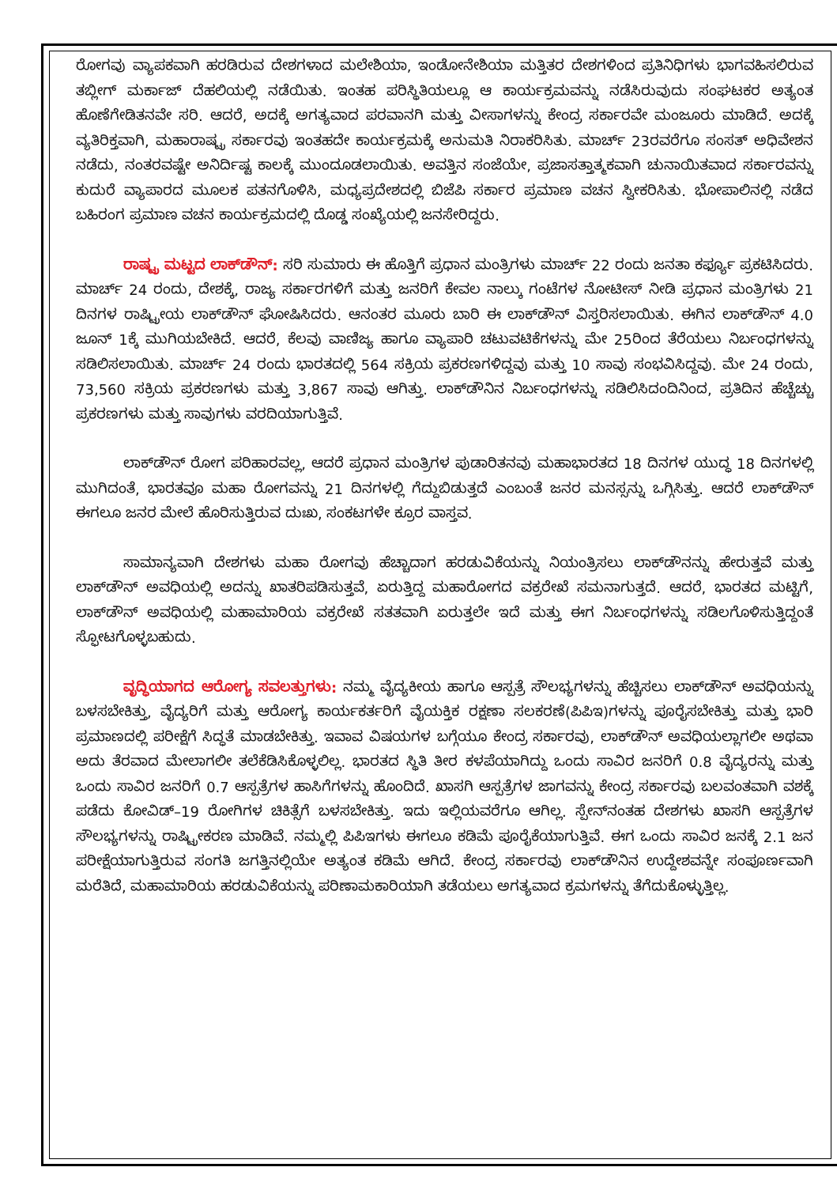ರೋಗವು ವ್ಯಾಪಕವಾಗಿ ಹರಡಿರುವ ದೇಶಗಳಾದ ಮಲೇಶಿಯಾ, ಇಂಡೋನೇಶಿಯಾ ಮತ್ತಿತರ ದೇಶಗಳಿಂದ ಪ್ರತಿನಿಧಿಗಳು ಭಾಗವಹಿಸಲಿರುವ ತಬ್ಲೀಗ್ ಮರ್ಕಾಜ್ ದೆಹಲಿಯಲ್ಲಿ ನಡೆಯಿತು. ಇಂತಹ ಪರಿಸ್ಥಿತಿಯಲ್ಲೂ ಆ ಕಾರ್ಯಕ್ರಮವನ್ನು ನಡೆಸಿರುವುದು ಸಂಘಟಕರ ಅತ್ಯಂತ ಹೊಣೆಗೇಡಿತನವೇ ಸರಿ. ಆದರೆ, ಅದಕ್ಕೆ ಅಗತ್ಯವಾದ ಪರವಾನಗಿ ಮತ್ತು ವೀಸಾಗಳನ್ನು ಕೇಂದ್ರ ಸರ್ಕಾರವೇ ಮಂಜೂರು ಮಾಡಿದೆ. ಅದಕ್ಕೆ ವ್ಯತಿರಿಕ್ತವಾಗಿ, ಮಹಾರಾಷ್ಟ್ರ ಸರ್ಕಾರವು ಇಂತಹದೇ ಕಾರ್ಯಕ್ರಮಕ್ಕೆ ಅನುಮತಿ ನಿರಾಕರಿಸಿತು. ಮಾರ್ಚ್ 23ರವರೆಗೂ ಸಂಸತ್ ಅಧಿವೇಶನ ನಡೆದು, ನಂತರವಷ್ಟೇ ಅನಿರ್ದಿಷ್ಟ ಕಾಲಕ್ಕೆ ಮುಂದೂಡಲಾಯಿತು. ಅವತ್ತಿನ ಸಂಜೆಯೇ, ಪ್ರಜಾಸತ್ತಾತ್ಮಕವಾಗಿ ಚುನಾಯಿತವಾದ ಸರ್ಕಾರವನ್ನು ಕುದುರೆ ವ್ಯಾಪಾರದ ಮೂಲಕ ಪತನಗೊಳಿಸಿ, ಮಧ್ಯಪ್ರದೇಶದಲ್ಲಿ ಬಿಜೆಪಿ ಸರ್ಕಾರ ಪ್ರಮಾಣ ವಚನ ಸ್ವೀಕರಿಸಿತು. ಭೋಪಾಲಿನಲ್ಲಿ ನಡೆದ ಬಹಿರಂಗ ಪ್ರಮಾಣ ವಚನ ಕಾರ್ಯಕ್ರಮದಲ್ಲಿ ದೊಡ್ಡ ಸಂಖ್ಯೆಯಲ್ಲಿ ಜನಸೇರಿದ್ದರು.
ರಾಷ್ಟ್ರ ಮಟ್ಟದ ಲಾಕ್‌ಡೌನ್: ಸರಿ ಸುಮಾರು ಈ ಹೊತ್ತಿಗೆ ಪ್ರಧಾನ ಮಂತ್ರಿಗಳು ಮಾರ್ಚ್ 22 ರಂದು ಜನತಾ ಕರ್ಫ್ಯೂ ಪ್ರಕಟಿಸಿದರು. ಮಾರ್ಚ್ 24 ರಂದು, ದೇಶಕ್ಕೆ, ರಾಜ್ಯ ಸರ್ಕಾರಗಳಿಗೆ ಮತ್ತು ಜನರಿಗೆ ಕೇವಲ ನಾಲ್ಕು ಗಂಟೆಗಳ ನೋಟೀಸ್ ನೀಡಿ ಪ್ರಧಾನ ಮಂತ್ರಿಗಳು 21 ದಿನಗಳ ರಾಷ್ಟ್ರೀಯ ಲಾಕ್‌ಡೌನ್ ಘೋಷಿಸಿದರು. ಆನಂತರ ಮೂರು ಬಾರಿ ಈ ಲಾಕ್‌ಡೌನ್ ವಿಸ್ತರಿಸಲಾಯಿತು. ಈಗಿನ ಲಾಕ್‌ಡೌನ್ 4.0 ಜೂನ್ 1ಕ್ಕೆ ಮುಗಿಯಬೇಕಿದೆ. ಆದರೆ, ಕೆಲವು ವಾಣಿಜ್ಯ ಹಾಗೂ ವ್ಯಾಪಾರಿ ಚಟುವಟಿಕೆಗಳನ್ನು ಮೇ 25ರಿಂದ ತೆರೆಯಲು ನಿರ್ಬಂಧಗಳನ್ನು ಸಡಿಲಿಸಲಾಯಿತು. ಮಾರ್ಚ್ 24 ರಂದು ಭಾರತದಲ್ಲಿ 564 ಸಕ್ರಿಯ ಪ್ರಕರಣಗಳಿದ್ದವು ಮತ್ತು 10 ಸಾವು ಸಂಭವಿಸಿದ್ದವು. ಮೇ 24 ರಂದು, 73,560 ಸಕ್ರಿಯ ಪ್ರಕರಣಗಳು ಮತ್ತು 3,867 ಸಾವು ಆಗಿತ್ತು. ಲಾಕ್‌ಡೌನಿನ ನಿರ್ಬಂಧಗಳನ್ನು ಸಡಿಲಿಸಿದಂದಿನಿಂದ, ಪ್ರತಿದಿನ ಹೆಚ್ಚೆಚ್ಚು ಪ್ರಕರಣಗಳು ಮತ್ತು ಸಾವುಗಳು ವರದಿಯಾಗುತ್ತಿವೆ.
ಲಾಕ್‌ಡೌನ್ ರೋಗ ಪರಿಹಾರವಲ್ಲ, ಆದರೆ ಪ್ರಧಾನ ಮಂತ್ರಿಗಳ ಪುಡಾರಿತನವು ಮಹಾಭಾರತದ 18 ದಿನಗಳ ಯುದ್ಧ 18 ದಿನಗಳಲ್ಲಿ ಮುಗಿದಂತೆ, ಭಾರತವೂ ಮಹಾ ರೋಗವನ್ನು 21 ದಿನಗಳಲ್ಲಿ ಗೆದ್ದುಬಿಡುತ್ತದೆ ಎಂಬಂತೆ ಜನರ ಮನಸ್ಸನ್ನು ಒಗ್ಗಿಸಿತ್ತು. ಆದರೆ ಲಾಕ್‌ಡೌನ್ ಈಗಲೂ ಜನರ ಮೇಲೆ ಹೊರಿಸುತ್ತಿರುವ ದುಃಖ, ಸಂಕಟಗಳೇ ಕ್ರೂರ ವಾಸ್ತವ.
ಸಾಮಾನ್ಯವಾಗಿ ದೇಶಗಳು ಮಹಾ ರೋಗವು ಹೆಚ್ಚಾದಾಗ ಹರಡುವಿಕೆಯನ್ನು ನಿಯಂತ್ರಿಸಲು ಲಾಕ್‌ಡೌನನ್ನು ಹೇರುತ್ತವೆ ಮತ್ತು ಲಾಕ್‌ಡೌನ್ ಅವಧಿಯಲ್ಲಿ ಅದನ್ನು ಖಾತರಿಪಡಿಸುತ್ತವೆ, ಏರುತ್ತಿದ್ದ ಮಹಾರೋಗದ ವಕ್ರರೇಖೆ ಸಮನಾಗುತ್ತದೆ. ಆದರೆ, ಭಾರತದ ಮಟ್ಟಿಗೆ, ಲಾಕ್‌ಡೌನ್ ಅವಧಿಯಲ್ಲಿ ಮಹಾಮಾರಿಯ ವಕ್ರರೇಖೆ ಸತತವಾಗಿ ಏರುತ್ತಲೇ ಇದೆ ಮತ್ತು ಈಗ ನಿರ್ಬಂಧಗಳನ್ನು ಸಡಿಲಗೊಳಿಸುತ್ತಿದ್ದಂತೆ ಸ್ಫೋಟಗೊಳ್ಳಬಹುದು.
ವೃದ್ಧಿಯಾಗದ ಆರೋಗ್ಯ ಸವಲತ್ತುಗಳು: ನಮ್ಮ ವೈದ್ಯಕೀಯ ಹಾಗೂ ಆಸ್ಪತ್ರೆ ಸೌಲಭ್ಯಗಳನ್ನು ಹೆಚ್ಚಿಸಲು ಲಾಕ್‌ಡೌನ್ ಅವಧಿಯನ್ನು ಬಳಸಬೇಕಿತ್ತು, ವೈದ್ಯರಿಗೆ ಮತ್ತು ಆರೋಗ್ಯ ಕಾರ್ಯಕರ್ತರಿಗೆ ವೈಯಕ್ತಿಕ ರಕ್ಷಣಾ ಸಲಕರಣೆ(ಪಿಪಿಇ)ಗಳನ್ನು ಪೂರೈಸಬೇಕಿತ್ತು ಮತ್ತು ಭಾರಿ ಪ್ರಮಾಣದಲ್ಲಿ ಪರೀಕ್ಷೆಗೆ ಸಿದ್ಧತೆ ಮಾಡಬೇಕಿತ್ತು. ಇವಾವ ವಿಷಯಗಳ ಬಗ್ಗೆಯೂ ಕೇಂದ್ರ ಸರ್ಕಾರವು, ಲಾಕ್‌ಡೌನ್ ಅವಧಿಯಲ್ಲಾಗಲೀ ಅಥವಾ ಅದು ತೆರವಾದ ಮೇಲಾಗಲೀ ತಲೆಕೆಡಿಸಿಕೊಳ್ಳಲಿಲ್ಲ. ಭಾರತದ ಸ್ಥಿತಿ ತೀರ ಕಳಪೆಯಾಗಿದ್ದು ಒಂದು ಸಾವಿರ ಜನರಿಗೆ 0.8 ವೈದ್ಯರನ್ನು ಮತ್ತು ಒಂದು ಸಾವಿರ ಜನರಿಗೆ 0.7 ಆಸ್ಪತ್ರೆಗಳ ಹಾಸಿಗೆಗಳನ್ನು ಹೊಂದಿದೆ. ಖಾಸಗಿ ಆಸ್ಪತ್ರೆಗಳ ಜಾಗವನ್ನು ಕೇಂದ್ರ ಸರ್ಕಾರವು ಬಲವಂತವಾಗಿ ವಶಕ್ಕೆ ಪಡೆದು ಕೋವಿಡ್–19 ರೋಗಿಗಳ ಚಿಕಿತ್ಸೆಗೆ ಬಳಸಬೇಕಿತ್ತು. ಇದು ಇಲ್ಲಿಯವರೆಗೂ ಆಗಿಲ್ಲ. ಸ್ಪೇನ್‌ನಂತಹ ದೇಶಗಳು ಖಾಸಗಿ ಆಸ್ಪತ್ರೆಗಳ ಸೌಲಭ್ಯಗಳನ್ನು ರಾಷ್ಟ್ರೀಕರಣ ಮಾಡಿವೆ. ನಮ್ಮಲ್ಲಿ ಪಿಪಿಇಗಳು ಈಗಲೂ ಕಡಿಮೆ ಪೂರೈಕೆಯಾಗುತ್ತಿವೆ. ಈಗ ಒಂದು ಸಾವಿರ ಜನಕ್ಕೆ 2.1 ಜನ ಪರೀಕ್ಷೆಯಾಗುತ್ತಿರುವ ಸಂಗತಿ ಜಗತ್ತಿನಲ್ಲಿಯೇ ಅತ್ಯಂತ ಕಡಿಮೆ ಆಗಿದೆ. ಕೇಂದ್ರ ಸರ್ಕಾರವು ಲಾಕ್‌ಡೌನಿನ ಉದ್ದೇಶವನ್ನೇ ಸಂಪೂರ್ಣವಾಗಿ ಮರೆತಿದೆ, ಮಹಾಮಾರಿಯ ಹರಡುವಿಕೆಯನ್ನು ಪರಿಣಾಮಕಾರಿಯಾಗಿ ತಡೆಯಲು ಅಗತ್ಯವಾದ ಕ್ರಮಗಳನ್ನು ತೆಗೆದುಕೊಳ್ಳುತ್ತಿಲ್ಲ.